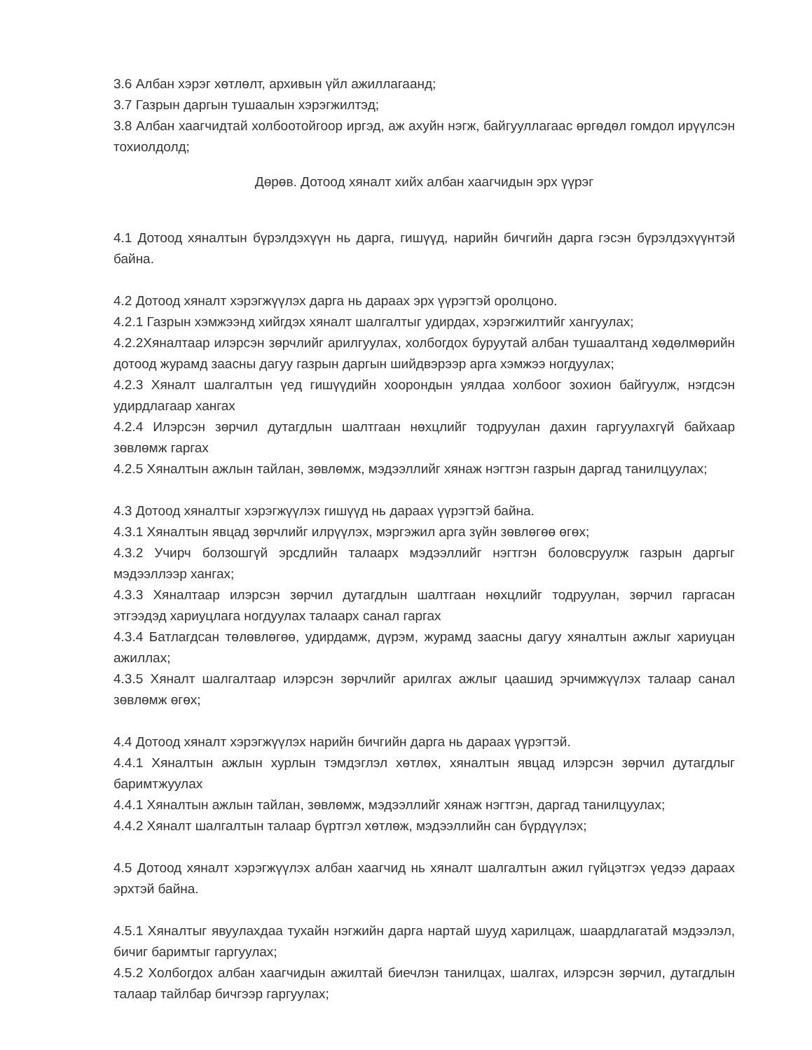3.6 Албан хэрэг хөтлөлт, архивын үйл ажиллагаанд;
3.7 Газрын даргын тушаалын хэрэгжилтэд;
3.8 Албан хаагчидтай холбоотойгоор иргэд, аж ахуйн нэгж, байгууллагаас өргөдөл гомдол ирүүлсэн тохиолдолд;
Дөрөв. Дотоод хяналт хийх албан хаагчидын эрх үүрэг
4.1 Дотоод хяналтын бүрэлдэхүүн нь дарга, гишүүд, нарийн бичгийн дарга гэсэн бүрэлдэхүүнтэй байна.
4.2 Дотоод хяналт хэрэгжүүлэх дарга нь дараах эрх үүрэгтэй оролцоно.
4.2.1 Газрын хэмжээнд хийгдэх хяналт шалгалтыг удирдах, хэрэгжилтийг хангуулах;
4.2.2Хяналтаар илэрсэн зөрчлийг арилгуулах, холбогдох буруутай албан тушаалтанд хөдөлмөрийн дотоод журамд заасны дагуу газрын даргын шийдвэрээр арга хэмжээ ногдуулах;
4.2.3 Хяналт шалгалтын үед гишүүдийн хоорондын уялдаа холбоог зохион байгуулж, нэгдсэн удирдлагаар хангах
4.2.4 Илэрсэн зөрчил дутагдлын шалтгаан нөхцлийг тодруулан дахин гаргуулахгүй байхаар зөвлөмж гаргах
4.2.5 Хяналтын ажлын тайлан, зөвлөмж, мэдээллийг хянаж нэгтгэн газрын даргад танилцуулах;
4.3 Дотоод хяналтыг хэрэгжүүлэх гишүүд нь дараах үүрэгтэй байна.
4.3.1 Хяналтын явцад зөрчлийг илрүүлэх, мэргэжил арга зүйн зөвлөгөө өгөх;
4.3.2 Учирч болзошгүй эрсдлийн талаарх мэдээллийг нэгтгэн боловсруулж газрын даргыг мэдээллээр хангах;
4.3.3 Хяналтаар илэрсэн зөрчил дутагдлын шалтгаан нөхцлийг тодруулан, зөрчил гаргасан этгээдэд хариуцлага ногдуулах талаарх санал гаргах
4.3.4 Батлагдсан төлөвлөгөө, удирдамж, дүрэм, журамд заасны дагуу хяналтын ажлыг хариуцан ажиллах;
4.3.5 Хяналт шалгалтаар илэрсэн зөрчлийг арилгах ажлыг цаашид эрчимжүүлэх талаар санал зөвлөмж өгөх;
4.4 Дотоод хяналт хэрэгжүүлэх нарийн бичгийн дарга нь дараах үүрэгтэй.
4.4.1 Хяналтын ажлын хурлын тэмдэглэл хөтлөх, хяналтын явцад илэрсэн зөрчил дутагдлыг баримтжуулах
4.4.1 Хяналтын ажлын тайлан, зөвлөмж, мэдээллийг хянаж нэгтгэн, даргад танилцуулах;
4.4.2 Хяналт шалгалтын талаар бүртгэл хөтлөж, мэдээллийн сан бүрдүүлэх;
4.5 Дотоод хяналт хэрэгжүүлэх албан хаагчид нь хяналт шалгалтын ажил гүйцэтгэх үедээ дараах эрхтэй байна.
4.5.1 Хяналтыг явуулахдаа тухайн нэгжийн дарга нартай шууд харилцаж, шаардлагатай мэдээлэл, бичиг баримтыг гаргуулах;
4.5.2 Холбогдох албан хаагчидын ажилтай биечлэн танилцах, шалгах, илэрсэн зөрчил, дутагдлын талаар тайлбар бичгээр гаргуулах;